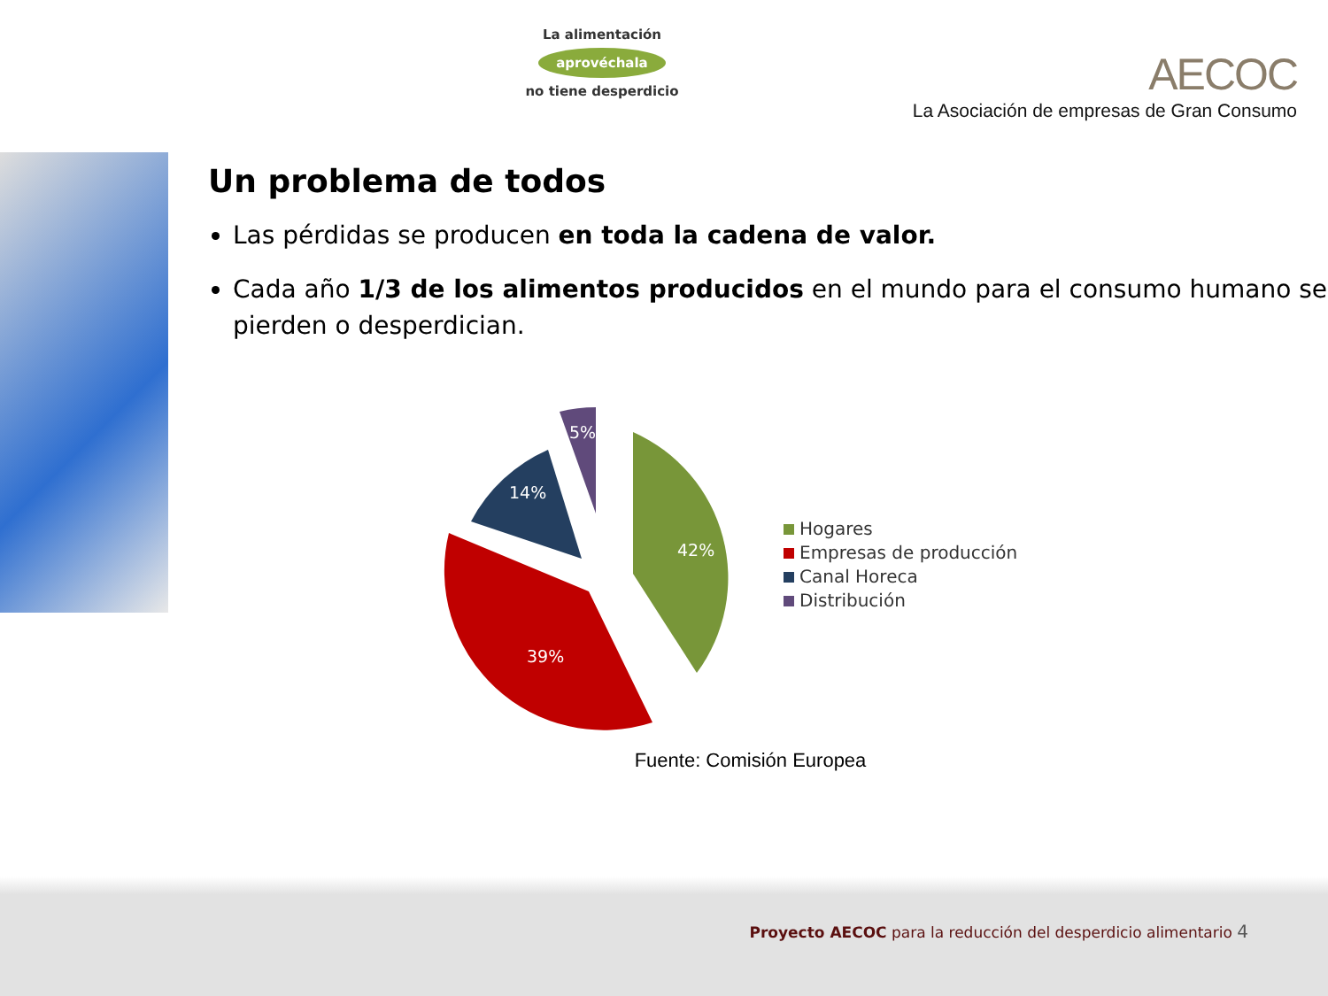La alimentación
aprovéchala
no tiene desperdicio
AECOC
La Asociación de empresas de Gran Consumo
Un problema de todos
Las pérdidas se producen en toda la cadena de valor.
Cada año 1/3 de los alimentos producidos en el mundo para el consumo humano se pierden o desperdician.
42%
39%
14%
5%
Hogares
Empresas de producción
Canal Horeca
Distribución
Fuente: Comisión Europea
Proyecto AECOC para la reducción del desperdicio alimentario 4